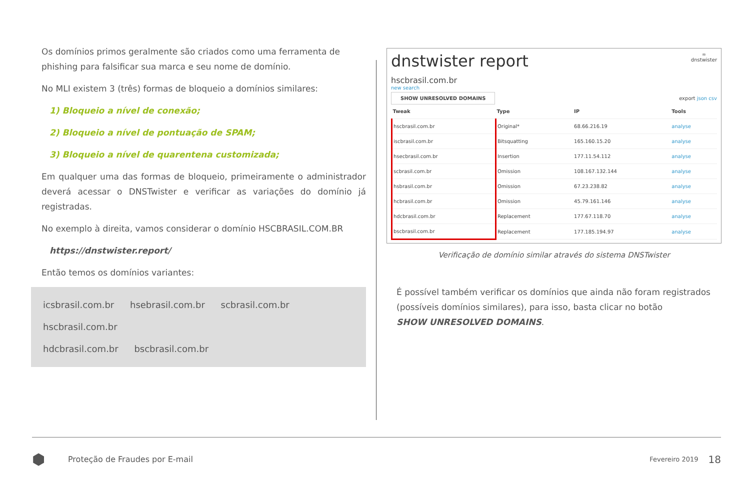Os domínios primos geralmente são criados como uma ferramenta de phishing para falsificar sua marca e seu nome de domínio.
No MLI existem 3 (três) formas de bloqueio a domínios similares:
1) Bloqueio a nível de conexão;
2) Bloqueio a nível de pontuação de SPAM;
3) Bloqueio a nível de quarentena customizada;
Em qualquer uma das formas de bloqueio, primeiramente o administrador deverá acessar o DNSTwister e verificar as variações do domínio já registradas.
No exemplo à direita, vamos considerar o domínio HSCBRASIL.COM.BR
https://dnstwister.report/
Então temos os domínios variantes:
icsbrasil.com.br hsebrasil.com.br scbrasil.com.br hscbrasil.com.br
hdcbrasil.com.br bscbrasil.com.br
∞
dnstwister
dnstwister report
hscbrasil.com.br
new search
SHOW UNRESOLVED DOMAINS export json csv
| Tweak | Type | IP | Tools |
| --- | --- | --- | --- |
| hscbrasil.com.br | Original* | 68.66.216.19 | analyse |
| iscbrasil.com.br | Bitsquatting | 165.160.15.20 | analyse |
| hsecbrasil.com.br | Insertion | 177.11.54.112 | analyse |
| scbrasil.com.br | Omission | 108.167.132.144 | analyse |
| hsbrasil.com.br | Omission | 67.23.238.82 | analyse |
| hcbrasil.com.br | Omission | 45.79.161.146 | analyse |
| hdcbrasil.com.br | Replacement | 177.67.118.70 | analyse |
| bscbrasil.com.br | Replacement | 177.185.194.97 | analyse |
Verificação de domínio similar através do sistema DNSTwister
É possível também verificar os domínios que ainda não foram registrados (possíveis domínios similares), para isso, basta clicar no botão
SHOW UNRESOLVED DOMAINS.
⬢ Proteção de Fraudes por E-mail Fevereiro 2019 18